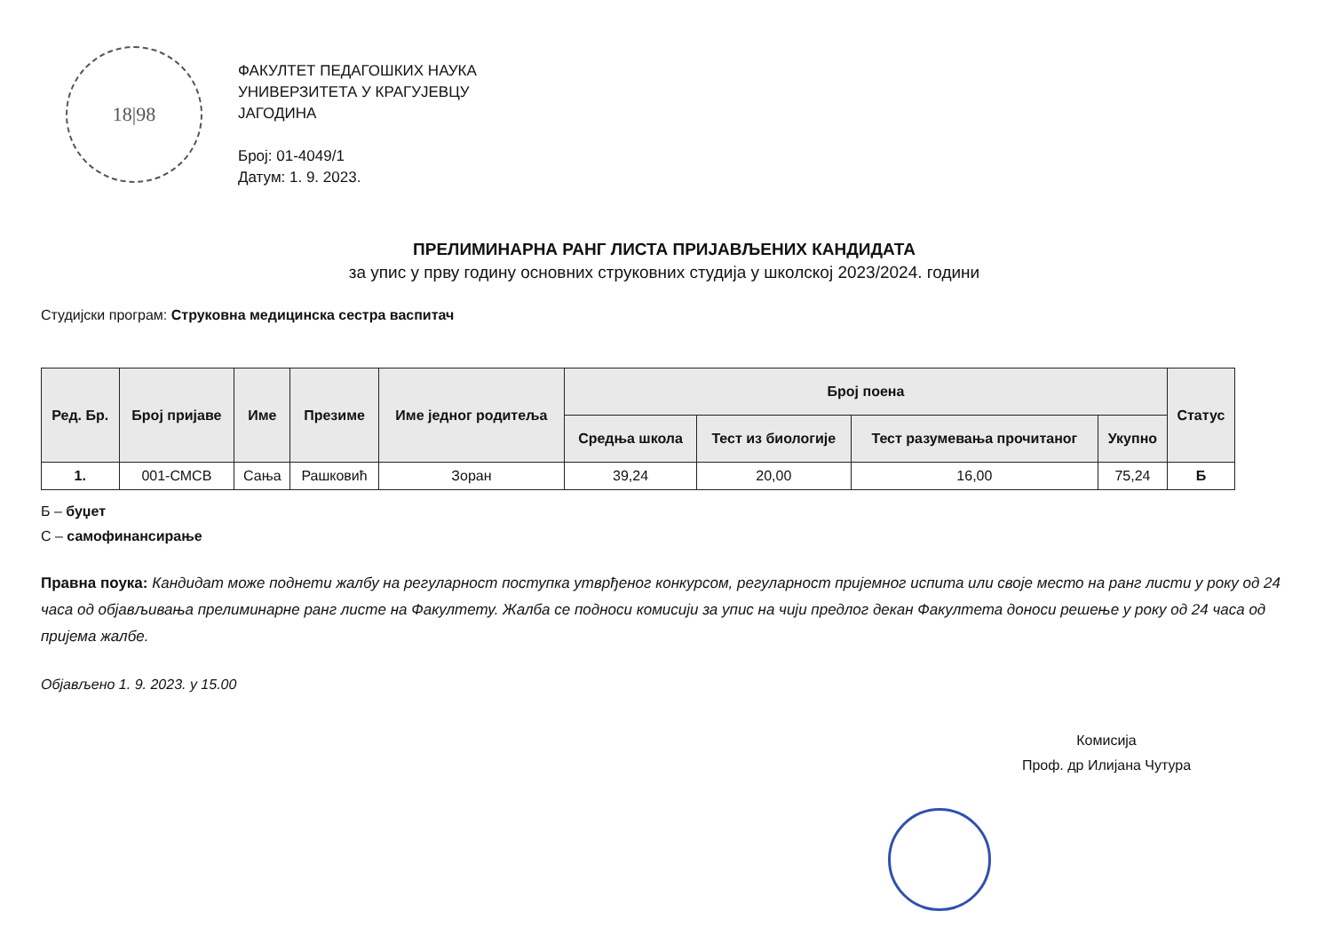18|98
ФАКУЛТЕТ ПЕДАГОШКИХ НАУКА
УНИВЕРЗИТЕТА У КРАГУЈЕВЦУ
ЈАГОДИНА
Број: 01-4049/1
Датум: 1. 9. 2023.
ПРЕЛИМИНАРНА РАНГ ЛИСТА ПРИЈАВЉЕНИХ КАНДИДАТА
за упис у прву годину основних струковних студија у школској 2023/2024. години
Студијски програм: Струковна медицинска сестра васпитач
| Ред. Бр. | Број пријаве | Име | Презиме | Име једног родитеља | Број поена | | | | Статус |
| --- | --- | --- | --- | --- | --- | --- | --- | --- | --- |
| | | | | | Средња школа | Тест из биологије | Тест разумевања прочитаног | Укупно | |
| 1. | 001-СМСВ | Сања | Рашковић | Зоран | 39,24 | 20,00 | 16,00 | 75,24 | Б |
Б – буџет
С – самофинансирање
Правна поука: Кандидат може поднети жалбу на регуларност поступка утврђеног конкурсом, регуларност пријемног испита или своје место на ранг листи у року од 24 часа од објављивања прелиминарне ранг листе на Факултету. Жалба се подноси комисији за упис на чији предлог декан Факултета доноси решење у року од 24 часа од пријема жалбе.
Објављено 1. 9. 2023. у 15.00
Комисија
Проф. др Илијана Чутура